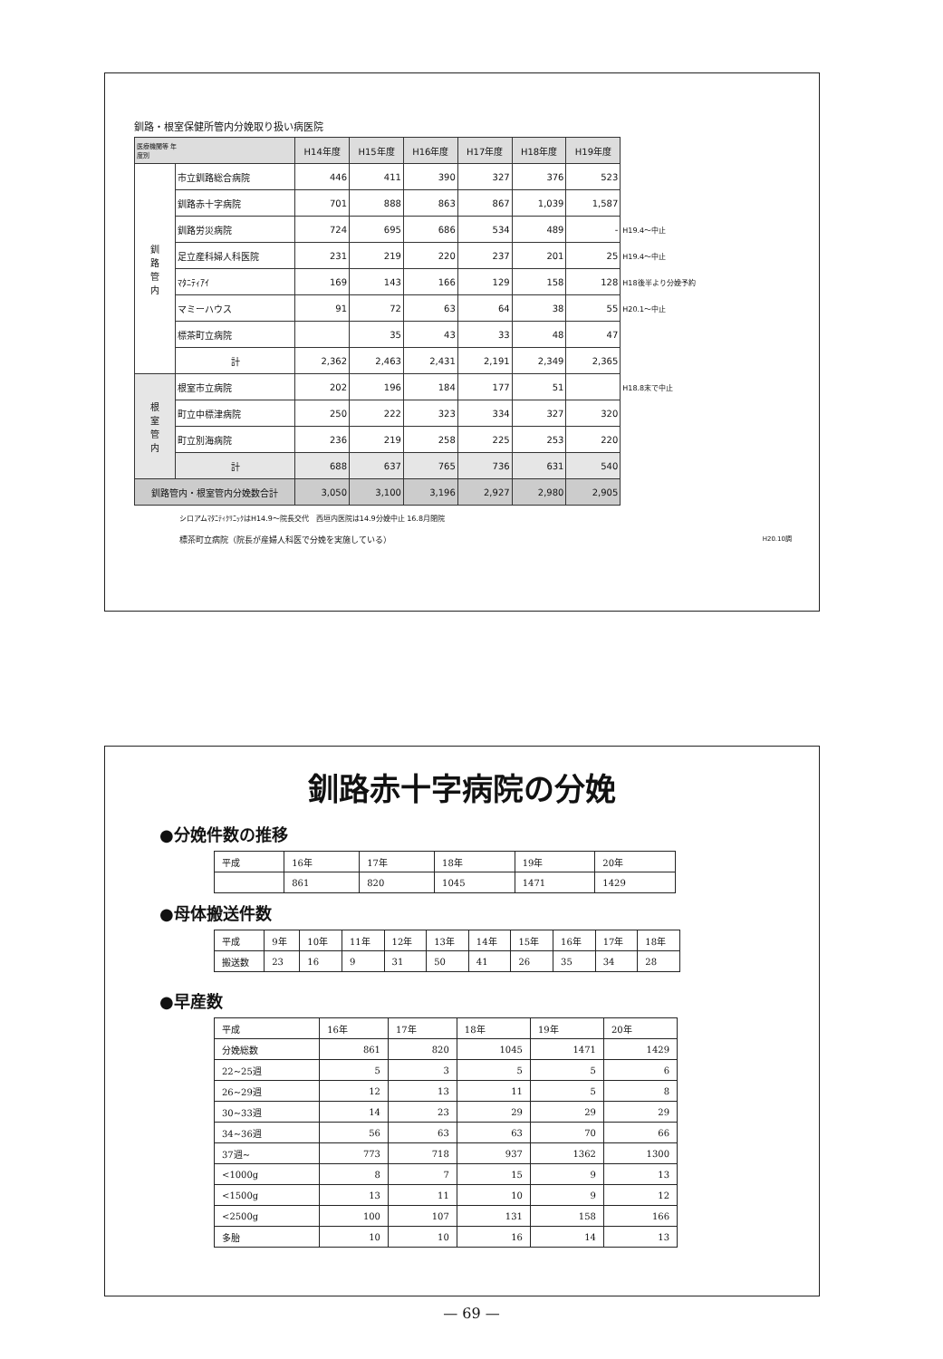釧路・根室保健所管内分娩取り扱い病医院
| 医療機関等 年 度別 | | H14年度 | H15年度 | H16年度 | H17年度 | H18年度 | H19年度 | |
| 釧 路 管 内 | 市立釧路総合病院 | 446 | 411 | 390 | 327 | 376 | 523 | |
| | 釧路赤十字病院 | 701 | 888 | 863 | 867 | 1,039 | 1,587 | |
| | 釧路労災病院 | 724 | 695 | 686 | 534 | 489 | - | H19.4～中止 |
| | 足立産科婦人科医院 | 231 | 219 | 220 | 237 | 201 | 25 | H19.4～中止 |
| | ﾏﾀﾆﾃｨｱｲ | 169 | 143 | 166 | 129 | 158 | 128 | H18後半より分娩予約 |
| | マミーハウス | 91 | 72 | 63 | 64 | 38 | 55 | H20.1～中止 |
| | 標茶町立病院 | | 35 | 43 | 33 | 48 | 47 | |
| | 計 | 2,362 | 2,463 | 2,431 | 2,191 | 2,349 | 2,365 | |
| 根 室 管 内 | 根室市立病院 | 202 | 196 | 184 | 177 | 51 | | H18.8末で中止 |
| | 町立中標津病院 | 250 | 222 | 323 | 334 | 327 | 320 | |
| | 町立別海病院 | 236 | 219 | 258 | 225 | 253 | 220 | |
| | 計 | 688 | 637 | 765 | 736 | 631 | 540 | |
| 釧路管内・根室管内分娩数合計 | | 3,050 | 3,100 | 3,196 | 2,927 | 2,980 | 2,905 | |
シロアムﾏﾀﾆﾃｨｸﾘﾆｯｸはH14.9～院長交代　西垣内医院は14.9分娩中止 16.8月閉院
標茶町立病院（院長が産婦人科医で分娩を実施している） H20.10調
釧路赤十字病院の分娩
●分娩件数の推移
| 平成 | 16年 | 17年 | 18年 | 19年 | 20年 |
| | 861 | 820 | 1045 | 1471 | 1429 |
●母体搬送件数
| 平成 | 9年 | 10年 | 11年 | 12年 | 13年 | 14年 | 15年 | 16年 | 17年 | 18年 |
| 搬送数 | 23 | 16 | 9 | 31 | 50 | 41 | 26 | 35 | 34 | 28 |
●早産数
| 平成 | 16年 | 17年 | 18年 | 19年 | 20年 |
| 分娩総数 | 861 | 820 | 1045 | 1471 | 1429 |
| 22~25週 | 5 | 3 | 5 | 5 | 6 |
| 26~29週 | 12 | 13 | 11 | 5 | 8 |
| 30~33週 | 14 | 23 | 29 | 29 | 29 |
| 34~36週 | 56 | 63 | 63 | 70 | 66 |
| 37週~ | 773 | 718 | 937 | 1362 | 1300 |
| <1000g | 8 | 7 | 15 | 9 | 13 |
| <1500g | 13 | 11 | 10 | 9 | 12 |
| <2500g | 100 | 107 | 131 | 158 | 166 |
| 多胎 | 10 | 10 | 16 | 14 | 13 |
— 69 —